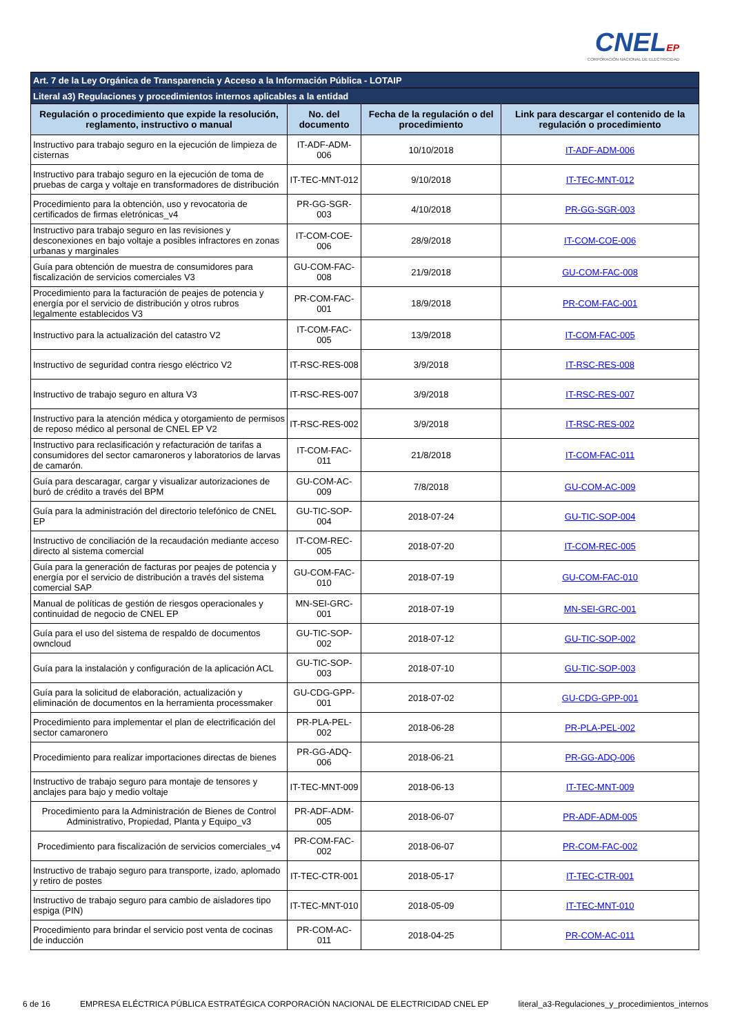CNELEP
CORPORACIÓN NACIONAL DE ELECTRICIDAD
| Art. 7 de la Ley Orgánica de Transparencia y Acceso a la Información Pública - LOTAIP | | | |
| Literal a3) Regulaciones y procedimientos internos aplicables a la entidad | | | |
| Regulación o procedimiento que expide la resolución, reglamento, instructivo o manual | No. del documento | Fecha de la regulación o del procedimiento | Link para descargar el contenido de la regulación o procedimiento |
| Instructivo para trabajo seguro en la ejecución de limpieza de cisternas | IT-ADF-ADM-006 | 10/10/2018 | IT-ADF-ADM-006 |
| Instructivo para trabajo seguro en la ejecución de toma de pruebas de carga y voltaje en transformadores de distribución | IT-TEC-MNT-012 | 9/10/2018 | IT-TEC-MNT-012 |
| Procedimiento para la obtención, uso y revocatoria de certificados de firmas eletrónicas_v4 | PR-GG-SGR-003 | 4/10/2018 | PR-GG-SGR-003 |
| Instructivo para trabajo seguro en las revisiones y desconexiones en bajo voltaje a posibles infractores en zonas urbanas y marginales | IT-COM-COE-006 | 28/9/2018 | IT-COM-COE-006 |
| Guía para obtención de muestra de consumidores para fiscalización de servicios comerciales V3 | GU-COM-FAC-008 | 21/9/2018 | GU-COM-FAC-008 |
| Procedimiento para la facturación de peajes de potencia y energía por el servicio de distribución y otros rubros legalmente establecidos V3 | PR-COM-FAC-001 | 18/9/2018 | PR-COM-FAC-001 |
| Instructivo para la actualización del catastro V2 | IT-COM-FAC-005 | 13/9/2018 | IT-COM-FAC-005 |
| Instructivo de seguridad contra riesgo eléctrico V2 | IT-RSC-RES-008 | 3/9/2018 | IT-RSC-RES-008 |
| Instructivo de trabajo seguro en altura V3 | IT-RSC-RES-007 | 3/9/2018 | IT-RSC-RES-007 |
| Instructivo para la atención médica y otorgamiento de permisos de reposo médico al personal de CNEL EP V2 | IT-RSC-RES-002 | 3/9/2018 | IT-RSC-RES-002 |
| Instructivo para reclasificación y refacturación de tarifas a consumidores del sector camaroneros y laboratorios de larvas de camarón. | IT-COM-FAC-011 | 21/8/2018 | IT-COM-FAC-011 |
| Guía para descaragar, cargar y visualizar autorizaciones de buró de crédito a través del BPM | GU-COM-AC-009 | 7/8/2018 | GU-COM-AC-009 |
| Guía para la administración del directorio telefónico de CNEL EP | GU-TIC-SOP-004 | 2018-07-24 | GU-TIC-SOP-004 |
| Instructivo de conciliación de la recaudación mediante acceso directo al sistema comercial | IT-COM-REC-005 | 2018-07-20 | IT-COM-REC-005 |
| Guía para la generación de facturas por peajes de potencia y energía por el servicio de distribución a través del sistema comercial SAP | GU-COM-FAC-010 | 2018-07-19 | GU-COM-FAC-010 |
| Manual de políticas de gestión de riesgos operacionales y continuidad de negocio de CNEL EP | MN-SEI-GRC-001 | 2018-07-19 | MN-SEI-GRC-001 |
| Guía para el uso del sistema de respaldo de documentos owncloud | GU-TIC-SOP-002 | 2018-07-12 | GU-TIC-SOP-002 |
| Guía para la instalación y configuración de la aplicación ACL | GU-TIC-SOP-003 | 2018-07-10 | GU-TIC-SOP-003 |
| Guía para la solicitud de elaboración, actualización y eliminación de documentos en la herramienta processmaker | GU-CDG-GPP-001 | 2018-07-02 | GU-CDG-GPP-001 |
| Procedimiento para implementar el plan de electrificación del sector camaronero | PR-PLA-PEL-002 | 2018-06-28 | PR-PLA-PEL-002 |
| Procedimiento para realizar importaciones directas de bienes | PR-GG-ADQ-006 | 2018-06-21 | PR-GG-ADQ-006 |
| Instructivo de trabajo seguro para montaje de tensores y anclajes para bajo y medio voltaje | IT-TEC-MNT-009 | 2018-06-13 | IT-TEC-MNT-009 |
| Procedimiento para la Administración de Bienes de Control Administrativo, Propiedad, Planta y Equipo_v3 | PR-ADF-ADM-005 | 2018-06-07 | PR-ADF-ADM-005 |
| Procedimiento para fiscalización de servicios comerciales_v4 | PR-COM-FAC-002 | 2018-06-07 | PR-COM-FAC-002 |
| Instructivo de trabajo seguro para transporte, izado, aplomado y retiro de postes | IT-TEC-CTR-001 | 2018-05-17 | IT-TEC-CTR-001 |
| Instructivo de trabajo seguro para cambio de aisladores tipo espiga (PIN) | IT-TEC-MNT-010 | 2018-05-09 | IT-TEC-MNT-010 |
| Procedimiento para brindar el servicio post venta de cocinas de inducción | PR-COM-AC-011 | 2018-04-25 | PR-COM-AC-011 |
6 de 16 EMPRESA ELÉCTRICA PÚBLICA ESTRATÉGICA CORPORACIÓN NACIONAL DE ELECTRICIDAD CNEL EP literal_a3-Regulaciones_y_procedimientos_internos